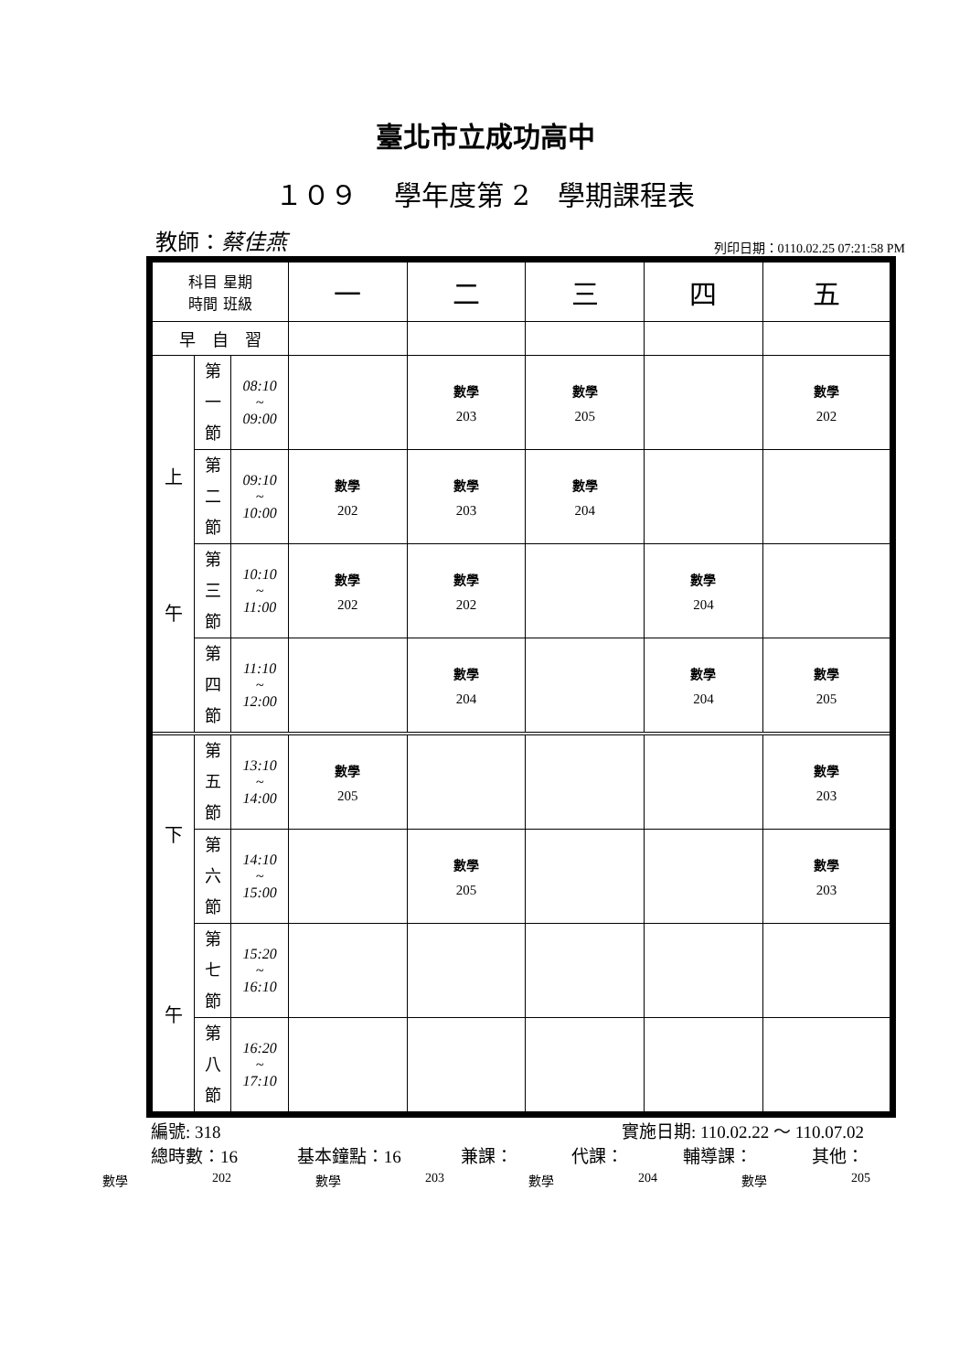臺北市立成功高中
１０９　 學年度第 2　學期課程表
教師：蔡佳燕 列印日期：0110.02.25 07:21:58 PM
| 科目 星期 時間 班級 | | | 一 | 二 | 三 | 四 | 五 |
| --- | --- | --- | --- | --- | --- | --- | --- |
| 早 自 習 | | | | | | | |
| 上 午 | 第 一 節 | 08:10 ~ 09:00 | | 數學 203 | 數學 205 | | 數學 202 |
| | 第 二 節 | 09:10 ~ 10:00 | 數學 202 | 數學 203 | 數學 204 | | |
| | 第 三 節 | 10:10 ~ 11:00 | 數學 202 | 數學 202 | | 數學 204 | |
| | 第 四 節 | 11:10 ~ 12:00 | | 數學 204 | | 數學 204 | 數學 205 |
| 下 午 | 第 五 節 | 13:10 ~ 14:00 | 數學 205 | | | | 數學 203 |
| | 第 六 節 | 14:10 ~ 15:00 | | 數學 205 | | | 數學 203 |
| | 第 七 節 | 15:20 ~ 16:10 | | | | | |
| | 第 八 節 | 16:20 ~ 17:10 | | | | | |
編號: 318 實施日期: 110.02.22 ～ 110.07.02
總時數：16 基本鐘點：16 兼課： 代課： 輔導課： 其他：
數學 202 數學 203 數學 204 數學 205